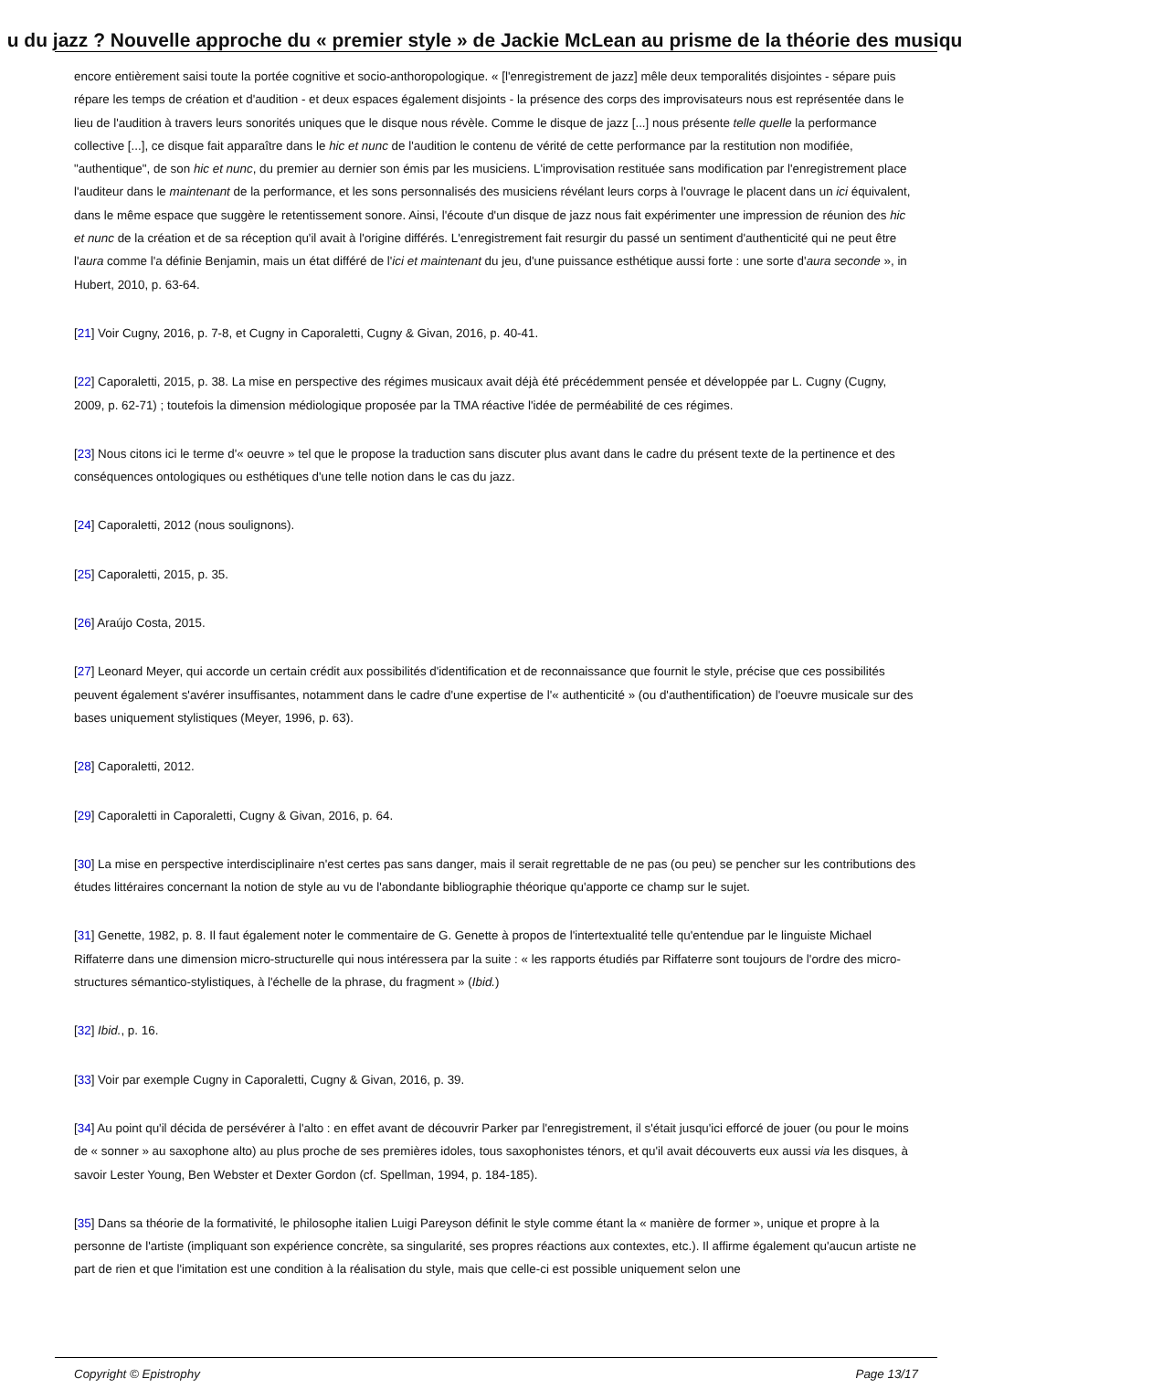u du jazz ? Nouvelle approche du « premier style » de Jackie McLean au prisme de la théorie des musiqu
encore entièrement saisi toute la portée cognitive et socio-anthoropologique. « [l'enregistrement de jazz] mêle deux temporalités disjointes - sépare puis répare les temps de création et d'audition - et deux espaces également disjoints - la présence des corps des improvisateurs nous est représentée dans le lieu de l'audition à travers leurs sonorités uniques que le disque nous révèle. Comme le disque de jazz [...] nous présente telle quelle la performance collective [...], ce disque fait apparaître dans le hic et nunc de l'audition le contenu de vérité de cette performance par la restitution non modifiée, "authentique", de son hic et nunc, du premier au dernier son émis par les musiciens. L'improvisation restituée sans modification par l'enregistrement place l'auditeur dans le maintenant de la performance, et les sons personnalisés des musiciens révélant leurs corps à l'ouvrage le placent dans un ici équivalent, dans le même espace que suggère le retentissement sonore. Ainsi, l'écoute d'un disque de jazz nous fait expérimenter une impression de réunion des hic et nunc de la création et de sa réception qu'il avait à l'origine différés. L'enregistrement fait resurgir du passé un sentiment d'authenticité qui ne peut être l'aura comme l'a définie Benjamin, mais un état différé de l'ici et maintenant du jeu, d'une puissance esthétique aussi forte : une sorte d'aura seconde », in Hubert, 2010, p. 63-64.
[21] Voir Cugny, 2016, p. 7-8, et Cugny in Caporaletti, Cugny & Givan, 2016, p. 40-41.
[22] Caporaletti, 2015, p. 38. La mise en perspective des régimes musicaux avait déjà été précédemment pensée et développée par L. Cugny (Cugny, 2009, p. 62-71) ; toutefois la dimension médiologique proposée par la TMA réactive l'idée de perméabilité de ces régimes.
[23] Nous citons ici le terme d'« oeuvre » tel que le propose la traduction sans discuter plus avant dans le cadre du présent texte de la pertinence et des conséquences ontologiques ou esthétiques d'une telle notion dans le cas du jazz.
[24] Caporaletti, 2012 (nous soulignons).
[25] Caporaletti, 2015, p. 35.
[26] Araújo Costa, 2015.
[27] Leonard Meyer, qui accorde un certain crédit aux possibilités d'identification et de reconnaissance que fournit le style, précise que ces possibilités peuvent également s'avérer insuffisantes, notamment dans le cadre d'une expertise de l'« authenticité » (ou d'authentification) de l'oeuvre musicale sur des bases uniquement stylistiques (Meyer, 1996, p. 63).
[28] Caporaletti, 2012.
[29] Caporaletti in Caporaletti, Cugny & Givan, 2016, p. 64.
[30] La mise en perspective interdisciplinaire n'est certes pas sans danger, mais il serait regrettable de ne pas (ou peu) se pencher sur les contributions des études littéraires concernant la notion de style au vu de l'abondante bibliographie théorique qu'apporte ce champ sur le sujet.
[31] Genette, 1982, p. 8. Il faut également noter le commentaire de G. Genette à propos de l'intertextualité telle qu'entendue par le linguiste Michael Riffaterre dans une dimension micro-structurelle qui nous intéressera par la suite : « les rapports étudiés par Riffaterre sont toujours de l'ordre des micro-structures sémantico-stylistiques, à l'échelle de la phrase, du fragment » (Ibid.)
[32] Ibid., p. 16.
[33] Voir par exemple Cugny in Caporaletti, Cugny & Givan, 2016, p. 39.
[34] Au point qu'il décida de persévérer à l'alto : en effet avant de découvrir Parker par l'enregistrement, il s'était jusqu'ici efforcé de jouer (ou pour le moins de « sonner » au saxophone alto) au plus proche de ses premières idoles, tous saxophonistes ténors, et qu'il avait découverts eux aussi via les disques, à savoir Lester Young, Ben Webster et Dexter Gordon (cf. Spellman, 1994, p. 184-185).
[35] Dans sa théorie de la formativité, le philosophe italien Luigi Pareyson définit le style comme étant la « manière de former », unique et propre à la personne de l'artiste (impliquant son expérience concrète, sa singularité, ses propres réactions aux contextes, etc.). Il affirme également qu'aucun artiste ne part de rien et que l'imitation est une condition à la réalisation du style, mais que celle-ci est possible uniquement selon une
Copyright © Epistrophy Page 13/17